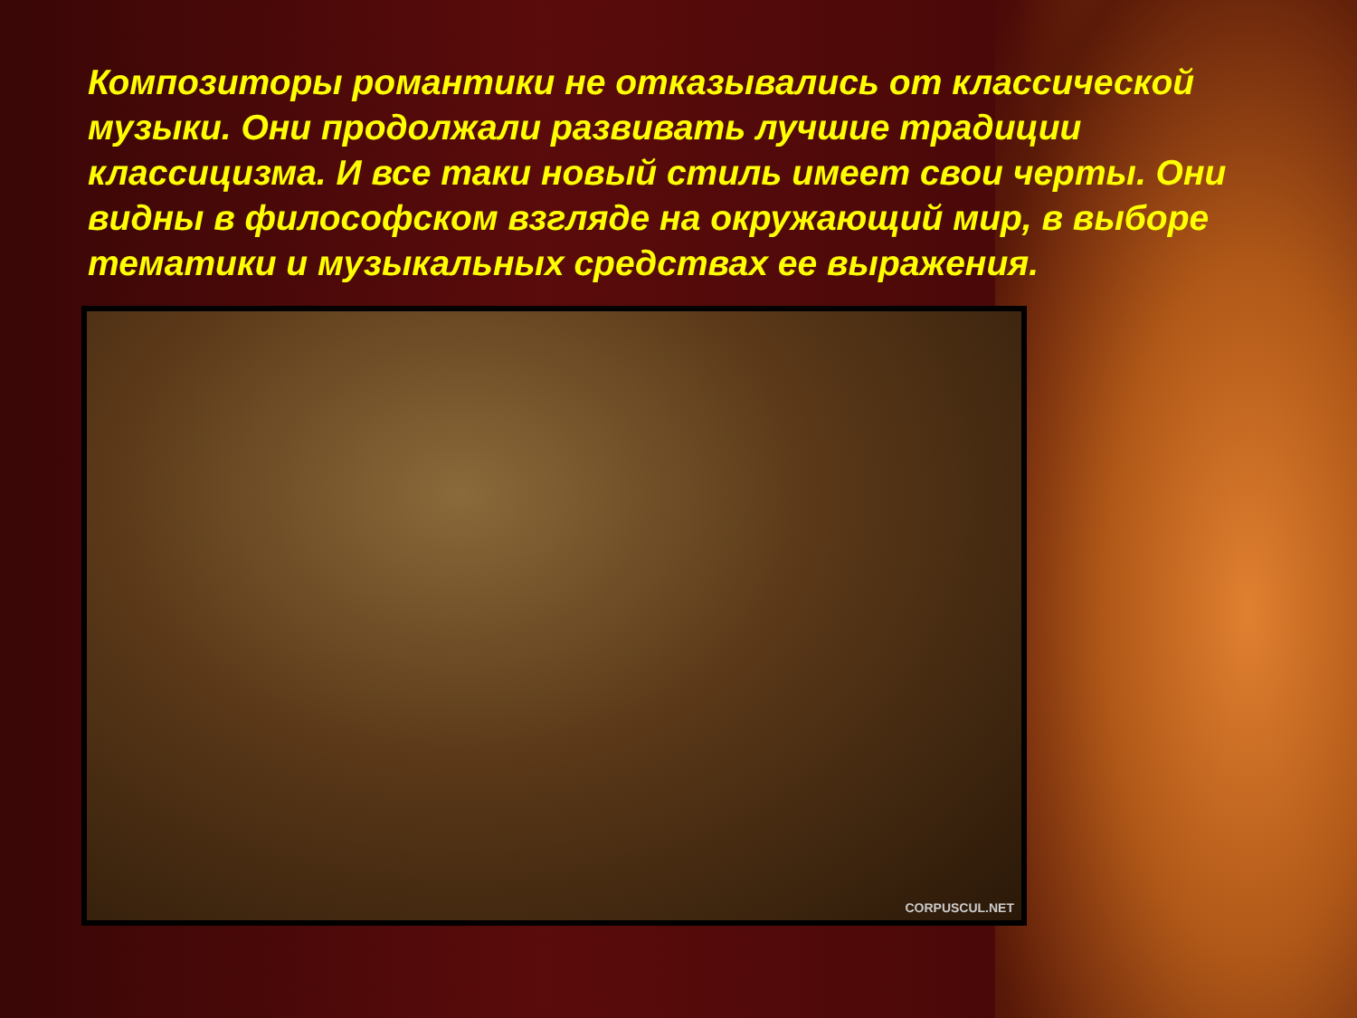Композиторы романтики не отказывались от классической музыки. Они продолжали развивать лучшие традиции классицизма. И все таки новый стиль имеет свои черты. Они видны в философском взгляде на окружающий мир, в выборе тематики и музыкальных средствах ее выражения.
CORPUSCUL.NET